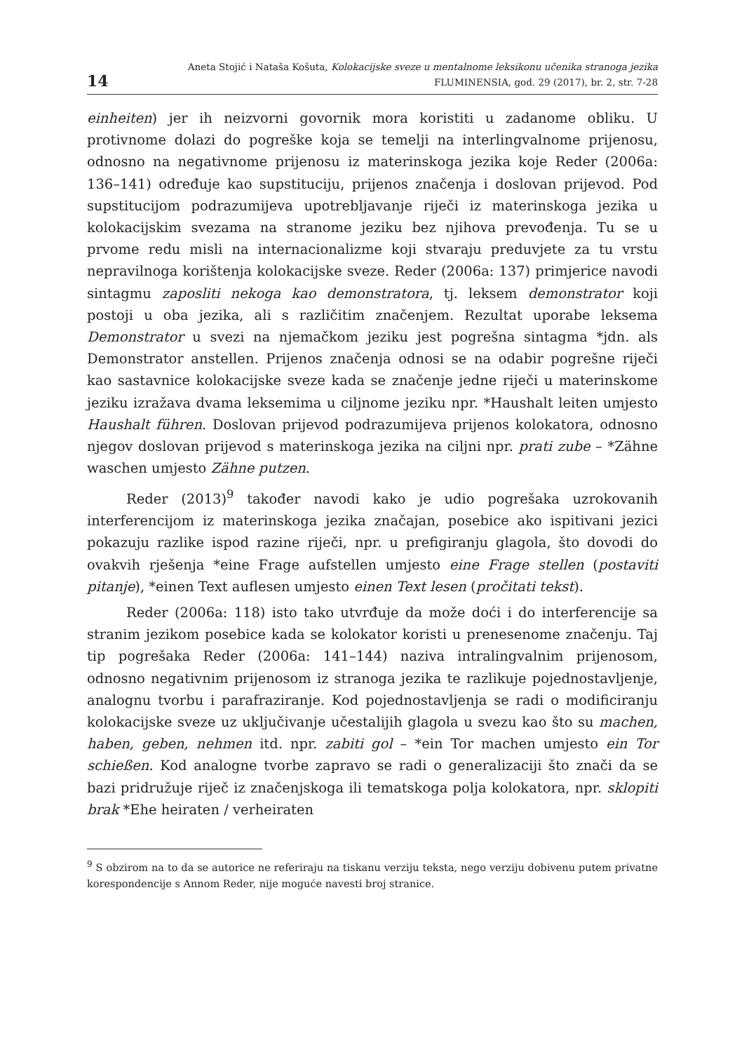14
Aneta Stojić i Nataša Košuta, Kolokacijske sveze u mentalnome leksikonu učenika stranoga jezika
FLUMINENSIA, god. 29 (2017), br. 2, str. 7-28
einheiten) jer ih neizvorni govornik mora koristiti u zadanome obliku. U protivnome dolazi do pogreške koja se temelji na interlingvalnome prijenosu, odnosno na negativnome prijenosu iz materinskoga jezika koje Reder (2006a: 136–141) određuje kao supstituciju, prijenos značenja i doslovan prijevod. Pod supstitucijom podrazumijeva upotrebljavanje riječi iz materinskoga jezika u kolokacijskim svezama na stranome jeziku bez njihova prevođenja. Tu se u prvome redu misli na internacionalizme koji stvaraju preduvjete za tu vrstu nepravilnoga korištenja kolokacijske sveze. Reder (2006a: 137) primjerice navodi sintagmu zaposliti nekoga kao demonstratora, tj. leksem demonstrator koji postoji u oba jezika, ali s različitim značenjem. Rezultat uporabe leksema Demonstrator u svezi na njemačkom jeziku jest pogrešna sintagma *jdn. als Demonstrator anstellen. Prijenos značenja odnosi se na odabir pogrešne riječi kao sastavnice kolokacijske sveze kada se značenje jedne riječi u materinskome jeziku izražava dvama leksemima u ciljnome jeziku npr. *Haushalt leiten umjesto Haushalt führen. Doslovan prijevod podrazumijeva prijenos kolokatora, odnosno njegov doslovan prijevod s materinskoga jezika na ciljni npr. prati zube – *Zähne waschen umjesto Zähne putzen.
Reder (2013)<sup>9</sup> također navodi kako je udio pogrešaka uzrokovanih interferencijom iz materinskoga jezika značajan, posebice ako ispitivani jezici pokazuju razlike ispod razine riječi, npr. u prefigiranju glagola, što dovodi do ovakvih rješenja *eine Frage aufstellen umjesto eine Frage stellen (postaviti pitanje), *einen Text auflesen umjesto einen Text lesen (pročitati tekst).
Reder (2006a: 118) isto tako utvrđuje da može doći i do interferencije sa stranim jezikom posebice kada se kolokator koristi u prenesenome značenju. Taj tip pogrešaka Reder (2006a: 141–144) naziva intralingvalnim prijenosom, odnosno negativnim prijenosom iz stranoga jezika te razlikuje pojednostavljenje, analognu tvorbu i parafraziranje. Kod pojednostavljenja se radi o modificiranju kolokacijske sveze uz uključivanje učestalijih glagola u svezu kao što su machen, haben, geben, nehmen itd. npr. zabiti gol – *ein Tor machen umjesto ein Tor schießen. Kod analogne tvorbe zapravo se radi o generalizaciji što znači da se bazi pridružuje riječ iz značenjskoga ili tematskoga polja kolokatora, npr. sklopiti brak *Ehe heiraten / verheiraten
<sup>9</sup> S obzirom na to da se autorice ne referiraju na tiskanu verziju teksta, nego verziju dobivenu putem privatne korespondencije s Annom Reder, nije moguće navesti broj stranice.